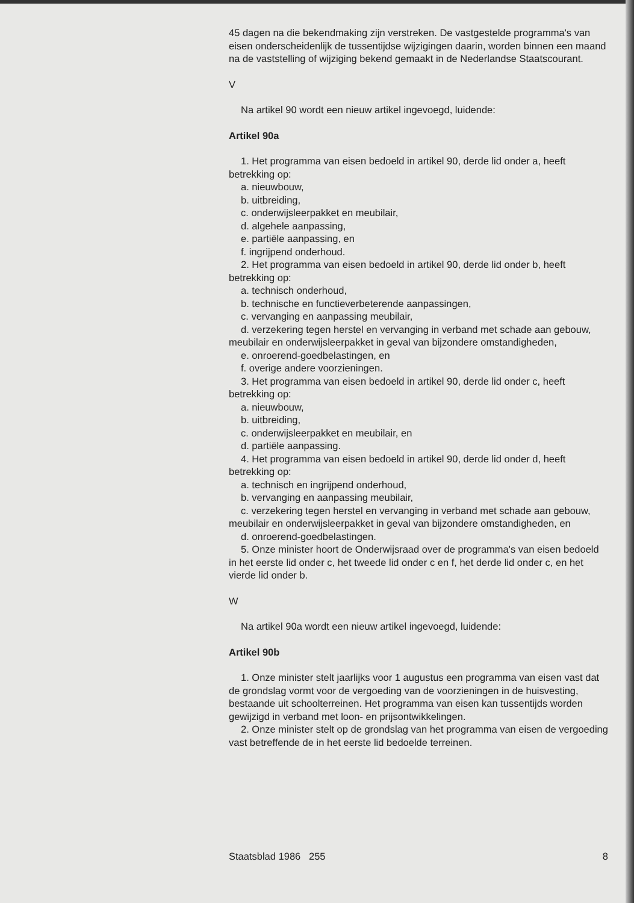45 dagen na die bekendmaking zijn verstreken. De vastgestelde programma's van eisen onderscheidenlijk de tussentijdse wijzigingen daarin, worden binnen een maand na de vaststelling of wijziging bekend gemaakt in de Nederlandse Staatscourant.
V
Na artikel 90 wordt een nieuw artikel ingevoegd, luidende:
Artikel 90a
1. Het programma van eisen bedoeld in artikel 90, derde lid onder a, heeft betrekking op:
a. nieuwbouw,
b. uitbreiding,
c. onderwijsleerpakket en meubilair,
d. algehele aanpassing,
e. partiële aanpassing, en
f. ingrijpend onderhoud.
2. Het programma van eisen bedoeld in artikel 90, derde lid onder b, heeft betrekking op:
a. technisch onderhoud,
b. technische en functieverbeterende aanpassingen,
c. vervanging en aanpassing meubilair,
d. verzekering tegen herstel en vervanging in verband met schade aan gebouw, meubilair en onderwijsleerpakket in geval van bijzondere omstandigheden,
e. onroerend-goedbelastingen, en
f. overige andere voorzieningen.
3. Het programma van eisen bedoeld in artikel 90, derde lid onder c, heeft betrekking op:
a. nieuwbouw,
b. uitbreiding,
c. onderwijsleerpakket en meubilair, en
d. partiële aanpassing.
4. Het programma van eisen bedoeld in artikel 90, derde lid onder d, heeft betrekking op:
a. technisch en ingrijpend onderhoud,
b. vervanging en aanpassing meubilair,
c. verzekering tegen herstel en vervanging in verband met schade aan gebouw, meubilair en onderwijsleerpakket in geval van bijzondere omstandigheden, en
d. onroerend-goedbelastingen.
5. Onze minister hoort de Onderwijsraad over de programma's van eisen bedoeld in het eerste lid onder c, het tweede lid onder c en f, het derde lid onder c, en het vierde lid onder b.
W
Na artikel 90a wordt een nieuw artikel ingevoegd, luidende:
Artikel 90b
1. Onze minister stelt jaarlijks voor 1 augustus een programma van eisen vast dat de grondslag vormt voor de vergoeding van de voorzieningen in de huisvesting, bestaande uit schoolterreinen. Het programma van eisen kan tussentijds worden gewijzigd in verband met loon- en prijsontwikkelingen.
2. Onze minister stelt op de grondslag van het programma van eisen de vergoeding vast betreffende de in het eerste lid bedoelde terreinen.
Staatsblad 1986 255 8